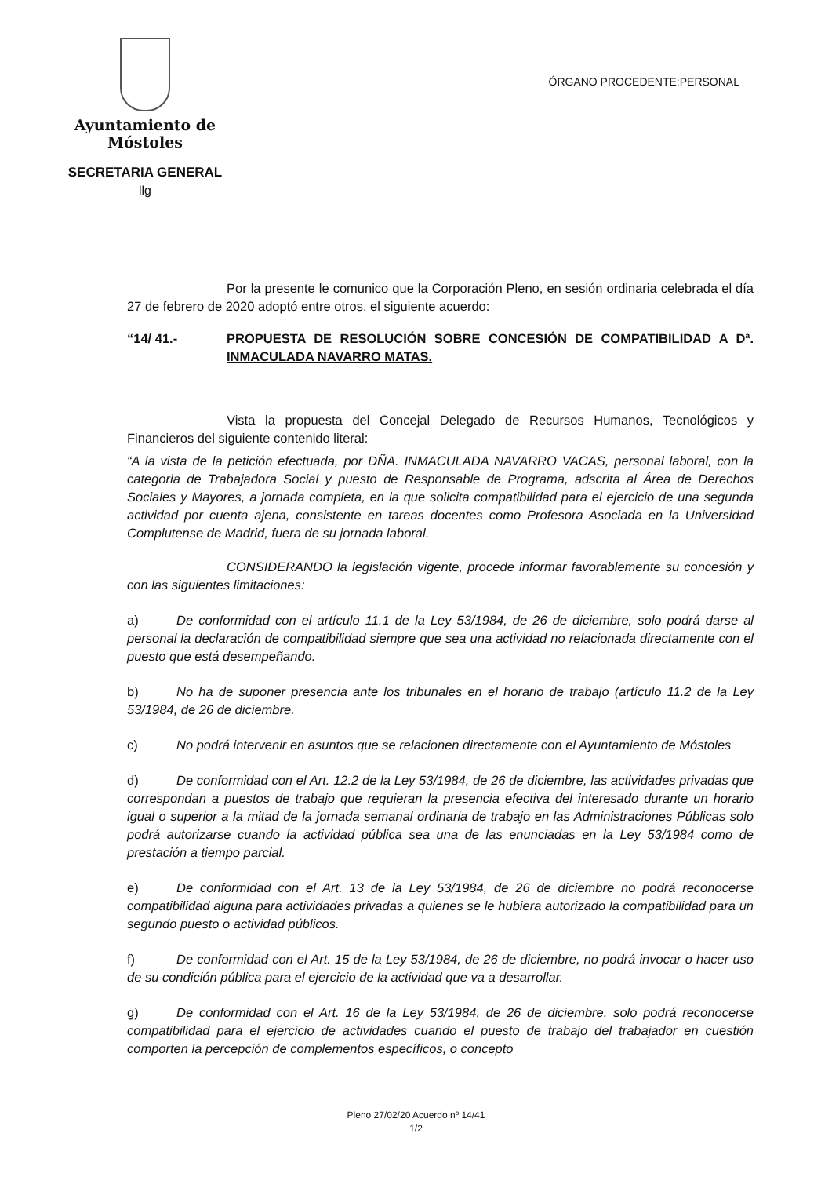Ayuntamiento de Móstoles
SECRETARIA GENERAL
llg
ÓRGANO PROCEDENTE:PERSONAL
Por la presente le comunico que la Corporación Pleno, en sesión ordinaria celebrada el día 27 de febrero de 2020 adoptó entre otros, el siguiente acuerdo:
“14/ 41.- PROPUESTA DE RESOLUCIÓN SOBRE CONCESIÓN DE COMPATIBILIDAD A Dª. INMACULADA NAVARRO MATAS.
Vista la propuesta del Concejal Delegado de Recursos Humanos, Tecnológicos y Financieros del siguiente contenido literal:
“A la vista de la petición efectuada, por DÑA. INMACULADA NAVARRO VACAS, personal laboral, con la categoria de Trabajadora Social y puesto de Responsable de Programa, adscrita al Área de Derechos Sociales y Mayores, a jornada completa, en la que solicita compatibilidad para el ejercicio de una segunda actividad por cuenta ajena, consistente en tareas docentes como Profesora Asociada en la Universidad Complutense de Madrid, fuera de su jornada laboral.
CONSIDERANDO la legislación vigente, procede informar favorablemente su concesión y con las siguientes limitaciones:
a) De conformidad con el artículo 11.1 de la Ley 53/1984, de 26 de diciembre, solo podrá darse al personal la declaración de compatibilidad siempre que sea una actividad no relacionada directamente con el puesto que está desempeñando.
b) No ha de suponer presencia ante los tribunales en el horario de trabajo (artículo 11.2 de la Ley 53/1984, de 26 de diciembre.
c) No podrá intervenir en asuntos que se relacionen directamente con el Ayuntamiento de Móstoles
d) De conformidad con el Art. 12.2 de la Ley 53/1984, de 26 de diciembre, las actividades privadas que correspondan a puestos de trabajo que requieran la presencia efectiva del interesado durante un horario igual o superior a la mitad de la jornada semanal ordinaria de trabajo en las Administraciones Públicas solo podrá autorizarse cuando la actividad pública sea una de las enunciadas en la Ley 53/1984 como de prestación a tiempo parcial.
e) De conformidad con el Art. 13 de la Ley 53/1984, de 26 de diciembre no podrá reconocerse compatibilidad alguna para actividades privadas a quienes se le hubiera autorizado la compatibilidad para un segundo puesto o actividad públicos.
f) De conformidad con el Art. 15 de la Ley 53/1984, de 26 de diciembre, no podrá invocar o hacer uso de su condición pública para el ejercicio de la actividad que va a desarrollar.
g) De conformidad con el Art. 16 de la Ley 53/1984, de 26 de diciembre, solo podrá reconocerse compatibilidad para el ejercicio de actividades cuando el puesto de trabajo del trabajador en cuestión comporten la percepción de complementos específicos, o concepto
Pleno 27/02/20 Acuerdo nº 14/41
1/2